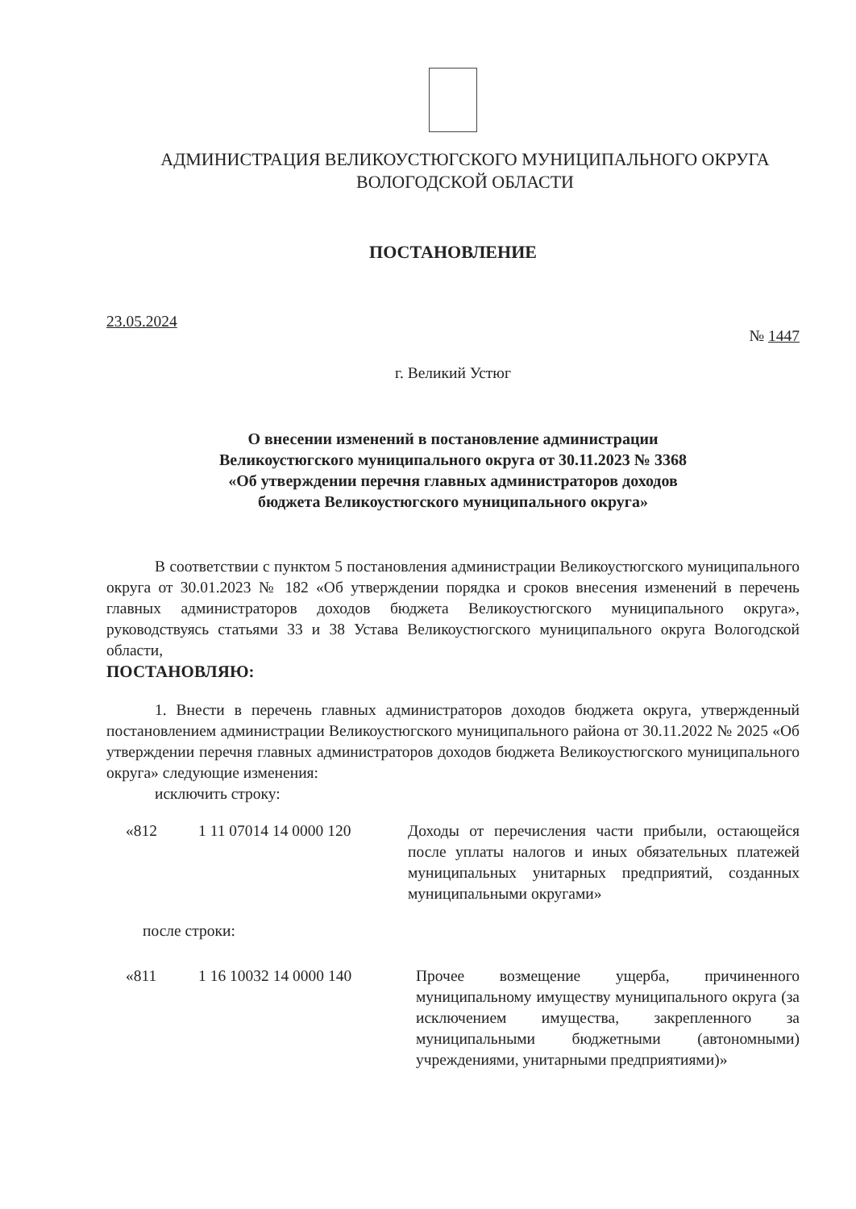АДМИНИСТРАЦИЯ ВЕЛИКОУСТЮГСКОГО МУНИЦИПАЛЬНОГО ОКРУГА
ВОЛОГОДСКОЙ ОБЛАСТИ
ПОСТАНОВЛЕНИЕ
23.05.2024 № 1447
г. Великий Устюг
О внесении изменений в постановление администрации
Великоустюгского муниципального округа от 30.11.2023 № 3368
«Об утверждении перечня главных администраторов доходов
бюджета Великоустюгского муниципального округа»
В соответствии с пунктом 5 постановления администрации Великоустюгского муниципального округа от 30.01.2023 № 182 «Об утверждении порядка и сроков внесения изменений в перечень главных администраторов доходов бюджета Великоустюгского муниципального округа», руководствуясь статьями 33 и 38 Устава Великоустюгского муниципального округа Вологодской области,
ПОСТАНОВЛЯЮ:
1. Внести в перечень главных администраторов доходов бюджета округа, утвержденный постановлением администрации Великоустюгского муниципального района от 30.11.2022 № 2025 «Об утверждении перечня главных администраторов доходов бюджета Великоустюгского муниципального округа» следующие изменения:
исключить строку:
«812 1 11 07014 14 0000 120 Доходы от перечисления части прибыли, остающейся после уплаты налогов и иных обязательных платежей муниципальных унитарных предприятий, созданных муниципальными округами»
после строки:
«811 1 16 10032 14 0000 140 Прочее возмещение ущерба, причиненного муниципальному имуществу муниципального округа (за исключением имущества, закрепленного за муниципальными бюджетными (автономными) учреждениями, унитарными предприятиями)»